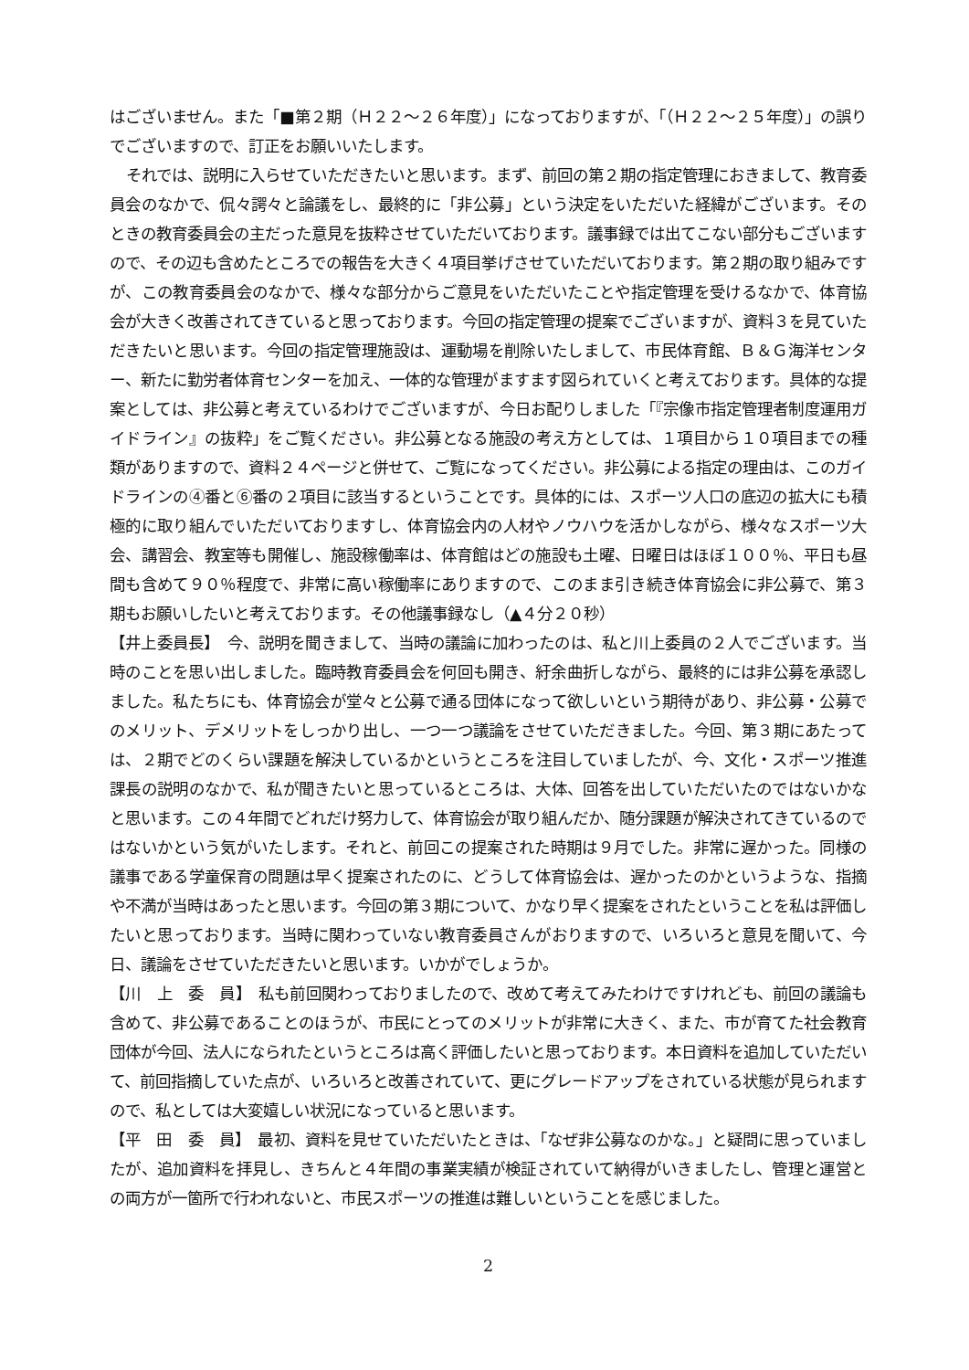はございません。また「■第２期（Ｈ２２～２６年度）」になっておりますが、「（Ｈ２２～２５年度）」の誤りでございますので、訂正をお願いいたします。
それでは、説明に入らせていただきたいと思います。まず、前回の第２期の指定管理におきまして、教育委員会のなかで、侃々諤々と論議をし、最終的に「非公募」という決定をいただいた経緯がございます。そのときの教育委員会の主だった意見を抜粋させていただいております。議事録では出てこない部分もございますので、その辺も含めたところでの報告を大きく４項目挙げさせていただいております。第２期の取り組みですが、この教育委員会のなかで、様々な部分からご意見をいただいたことや指定管理を受けるなかで、体育協会が大きく改善されてきていると思っております。今回の指定管理の提案でございますが、資料３を見ていただきたいと思います。今回の指定管理施設は、運動場を削除いたしまして、市民体育館、Ｂ＆Ｇ海洋センター、新たに勤労者体育センターを加え、一体的な管理がますます図られていくと考えております。具体的な提案としては、非公募と考えているわけでございますが、今日お配りしました「『宗像市指定管理者制度運用ガイドライン』の抜粋」をご覧ください。非公募となる施設の考え方としては、１項目から１０項目までの種類がありますので、資料２４ページと併せて、ご覧になってください。非公募による指定の理由は、このガイドラインの④番と⑥番の２項目に該当するということです。具体的には、スポーツ人口の底辺の拡大にも積極的に取り組んでいただいておりますし、体育協会内の人材やノウハウを活かしながら、様々なスポーツ大会、講習会、教室等も開催し、施設稼働率は、体育館はどの施設も土曜、日曜日はほぼ１００％、平日も昼間も含めて９０％程度で、非常に高い稼働率にありますので、このまま引き続き体育協会に非公募で、第３期もお願いしたいと考えております。その他議事録なし（▲４分２０秒）
【井上委員長】　今、説明を聞きまして、当時の議論に加わったのは、私と川上委員の２人でございます。当時のことを思い出しました。臨時教育委員会を何回も開き、紆余曲折しながら、最終的には非公募を承認しました。私たちにも、体育協会が堂々と公募で通る団体になって欲しいという期待があり、非公募・公募でのメリット、デメリットをしっかり出し、一つ一つ議論をさせていただきました。今回、第３期にあたっては、２期でどのくらい課題を解決しているかというところを注目していましたが、今、文化・スポーツ推進課長の説明のなかで、私が聞きたいと思っているところは、大体、回答を出していただいたのではないかなと思います。この４年間でどれだけ努力して、体育協会が取り組んだか、随分課題が解決されてきているのではないかという気がいたします。それと、前回この提案された時期は９月でした。非常に遅かった。同様の議事である学童保育の問題は早く提案されたのに、どうして体育協会は、遅かったのかというような、指摘や不満が当時はあったと思います。今回の第３期について、かなり早く提案をされたということを私は評価したいと思っております。当時に関わっていない教育委員さんがおりますので、いろいろと意見を聞いて、今日、議論をさせていただきたいと思います。いかがでしょうか。
【川　上　委　員】　私も前回関わっておりましたので、改めて考えてみたわけですけれども、前回の議論も含めて、非公募であることのほうが、市民にとってのメリットが非常に大きく、また、市が育てた社会教育団体が今回、法人になられたというところは高く評価したいと思っております。本日資料を追加していただいて、前回指摘していた点が、いろいろと改善されていて、更にグレードアップをされている状態が見られますので、私としては大変嬉しい状況になっていると思います。
【平　田　委　員】　最初、資料を見せていただいたときは、「なぜ非公募なのかな。」と疑問に思っていましたが、追加資料を拝見し、きちんと４年間の事業実績が検証されていて納得がいきましたし、管理と運営との両方が一箇所で行われないと、市民スポーツの推進は難しいということを感じました。
2